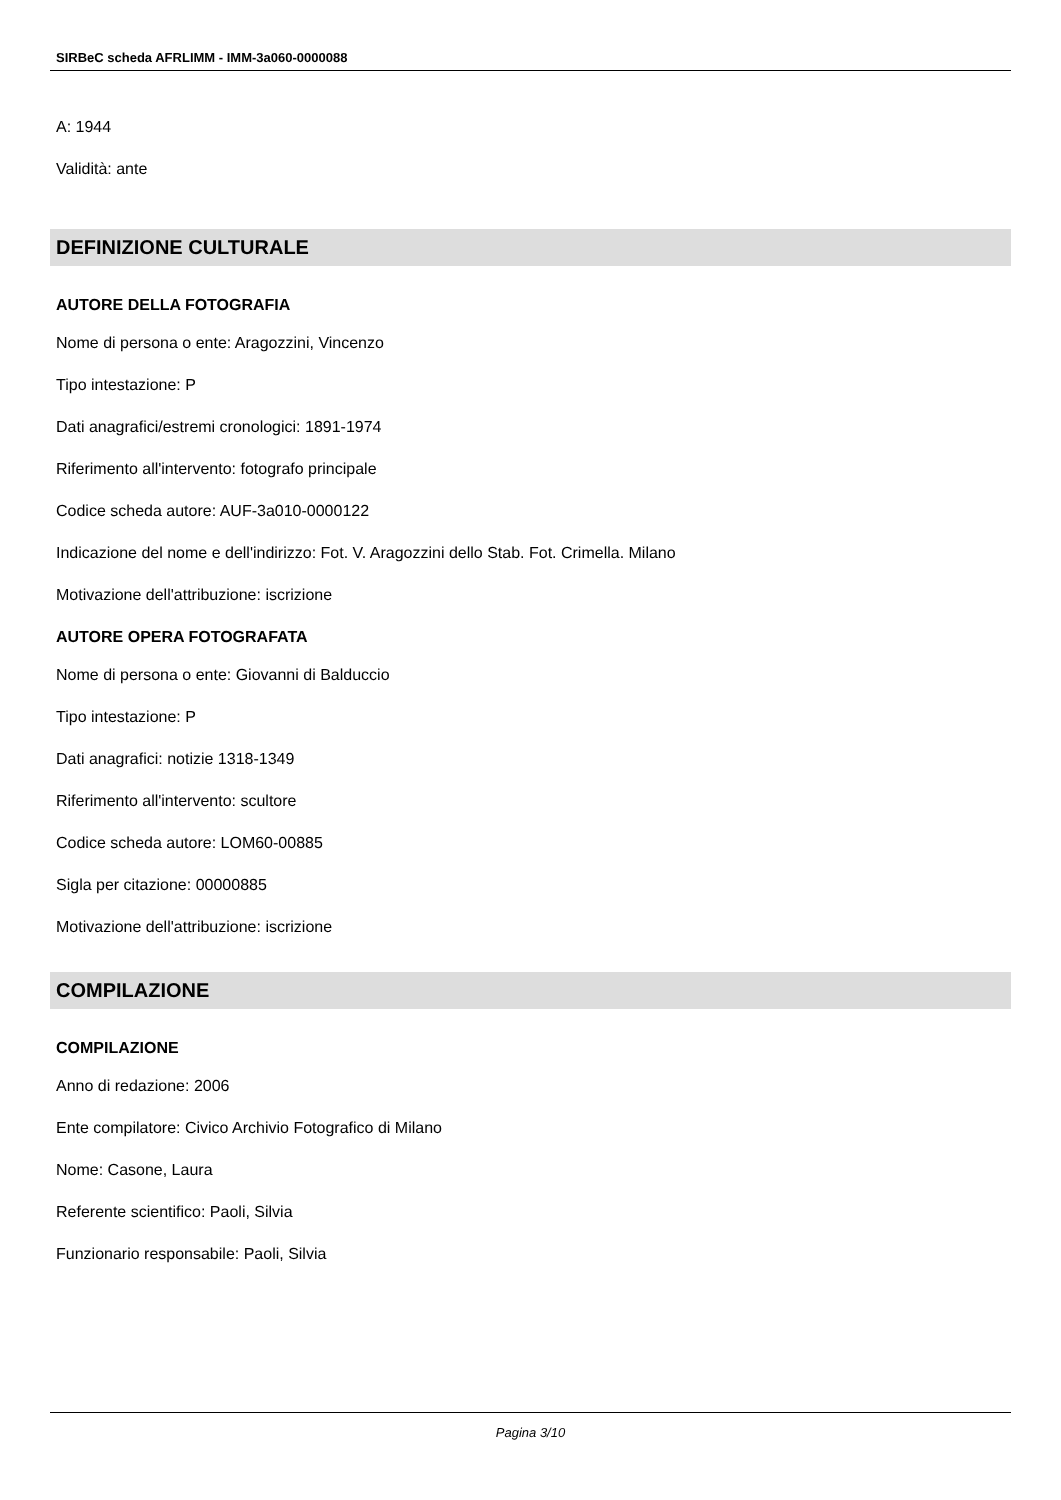SIRBeC scheda AFRLIMM - IMM-3a060-0000088
A: 1944
Validità: ante
DEFINIZIONE CULTURALE
AUTORE DELLA FOTOGRAFIA
Nome di persona o ente: Aragozzini, Vincenzo
Tipo intestazione: P
Dati anagrafici/estremi cronologici: 1891-1974
Riferimento all'intervento: fotografo principale
Codice scheda autore: AUF-3a010-0000122
Indicazione del nome e dell'indirizzo: Fot. V. Aragozzini dello Stab. Fot. Crimella. Milano
Motivazione dell'attribuzione: iscrizione
AUTORE OPERA FOTOGRAFATA
Nome di persona o ente: Giovanni di Balduccio
Tipo intestazione: P
Dati anagrafici: notizie 1318-1349
Riferimento all'intervento: scultore
Codice scheda autore: LOM60-00885
Sigla per citazione: 00000885
Motivazione dell'attribuzione: iscrizione
COMPILAZIONE
COMPILAZIONE
Anno di redazione: 2006
Ente compilatore: Civico Archivio Fotografico di Milano
Nome: Casone, Laura
Referente scientifico: Paoli, Silvia
Funzionario responsabile: Paoli, Silvia
Pagina 3/10